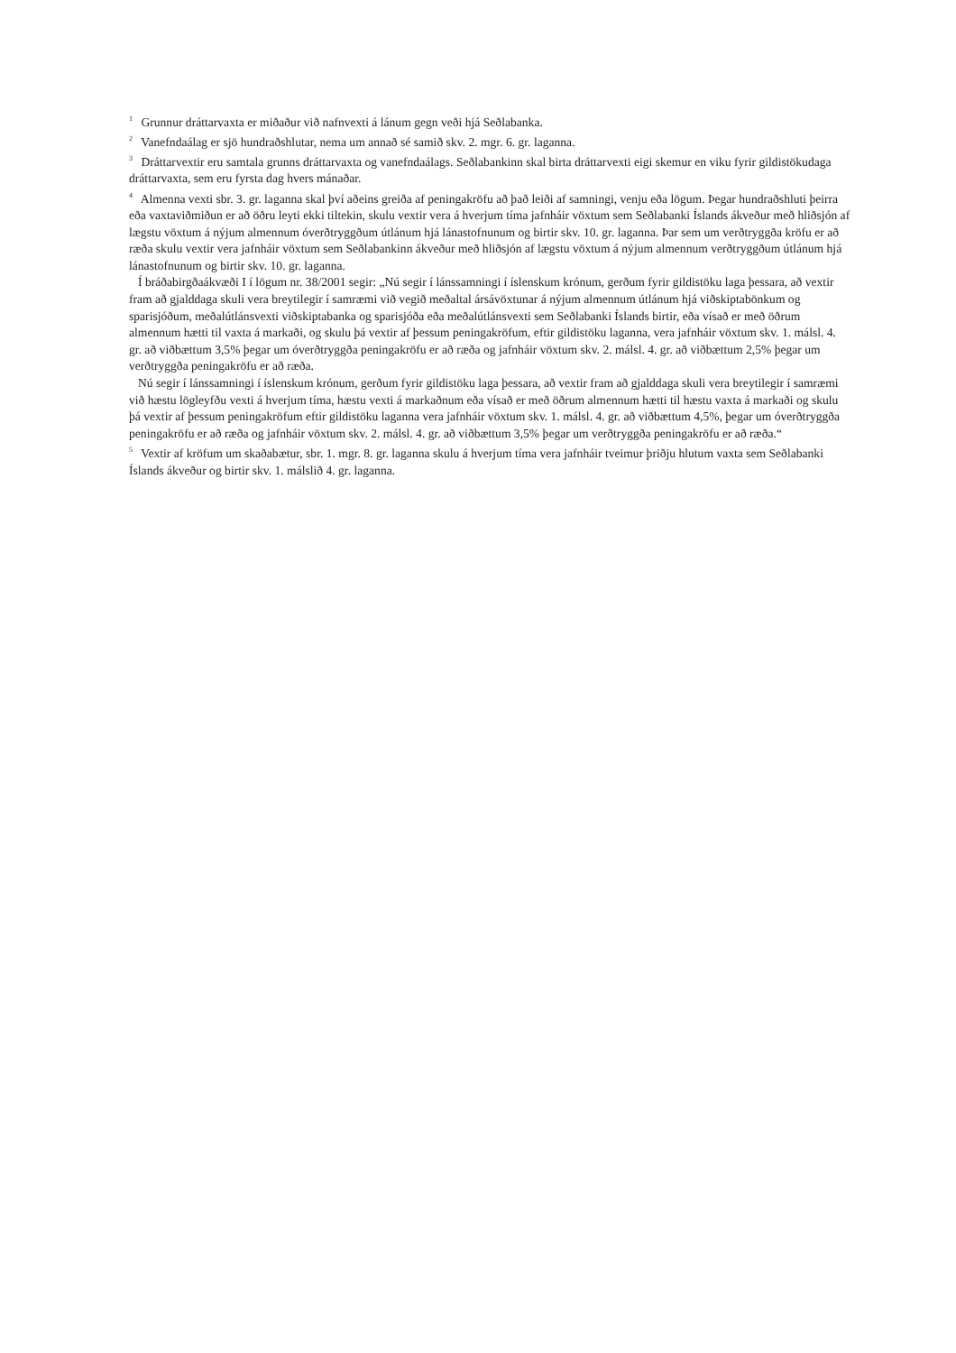<sup>1</sup> Grunnur dráttarvaxta er miðaður við nafnvexti á lánum gegn veði hjá Seðlabanka.
<sup>2</sup> Vanefndaálag er sjö hundraðshlutar, nema um annað sé samið skv. 2. mgr. 6. gr. laganna.
<sup>3</sup> Dráttarvextir eru samtala grunns dráttarvaxta og vanefndaálags. Seðlabankinn skal birta dráttarvexti eigi skemur en viku fyrir gildistökudaga dráttarvaxta, sem eru fyrsta dag hvers mánaðar.
<sup>4</sup> Almenna vexti sbr. 3. gr. laganna skal því aðeins greiða af peningakröfu að það leiði af samningi, venju eða lögum. Þegar hundraðshluti þeirra eða vaxtaviðmiðun er að öðru leyti ekki tiltekin, skulu vextir vera á hverjum tíma jafnháir vöxtum sem Seðlabanki Íslands ákveður með hliðsjón af lægstu vöxtum á nýjum almennum óverðtryggðum útlánum hjá lánastofnunum og birtir skv. 10. gr. laganna. Þar sem um verðtryggða kröfu er að ræða skulu vextir vera jafnháir vöxtum sem Seðlabankinn ákveður með hliðsjón af lægstu vöxtum á nýjum almennum verðtryggðum útlánum hjá lánastofnunum og birtir skv. 10. gr. laganna.
Í bráðabirgðaákvæði I í lögum nr. 38/2001 segir: „Nú segir í lánssamningi í íslenskum krónum, gerðum fyrir gildistöku laga þessara, að vextir fram að gjalddaga skuli vera breytilegir í samræmi við vegið meðaltal ársávöxtunar á nýjum almennum útlánum hjá viðskiptabönkum og sparisjóðum, meðalútlánsvexti viðskiptabanka og sparisjóða eða meðalútlánsvexti sem Seðlabanki Íslands birtir, eða vísað er með öðrum almennum hætti til vaxta á markaði, og skulu þá vextir af þessum peningakröfum, eftir gildistöku laganna, vera jafnháir vöxtum skv. 1. málsl. 4. gr. að viðbættum 3,5% þegar um óverðtryggða peningakröfu er að ræða og jafnháir vöxtum skv. 2. málsl. 4. gr. að viðbættum 2,5% þegar um verðtryggða peningakröfu er að ræða.
Nú segir í lánssamningi í íslenskum krónum, gerðum fyrir gildistöku laga þessara, að vextir fram að gjalddaga skuli vera breytilegir í samræmi við hæstu lögleyfðu vexti á hverjum tíma, hæstu vexti á markaðnum eða vísað er með öðrum almennum hætti til hæstu vaxta á markaði og skulu þá vextir af þessum peningakröfum eftir gildistöku laganna vera jafnháir vöxtum skv. 1. málsl. 4. gr. að viðbættum 4,5%, þegar um óverðtryggða peningakröfu er að ræða og jafnháir vöxtum skv. 2. málsl. 4. gr. að viðbættum 3,5% þegar um verðtryggða peningakröfu er að ræða.“
<sup>5</sup> Vextir af kröfum um skaðabætur, sbr. 1. mgr. 8. gr. laganna skulu á hverjum tíma vera jafnháir tveimur þriðju hlutum vaxta sem Seðlabanki Íslands ákveður og birtir skv. 1. málslið 4. gr. laganna.